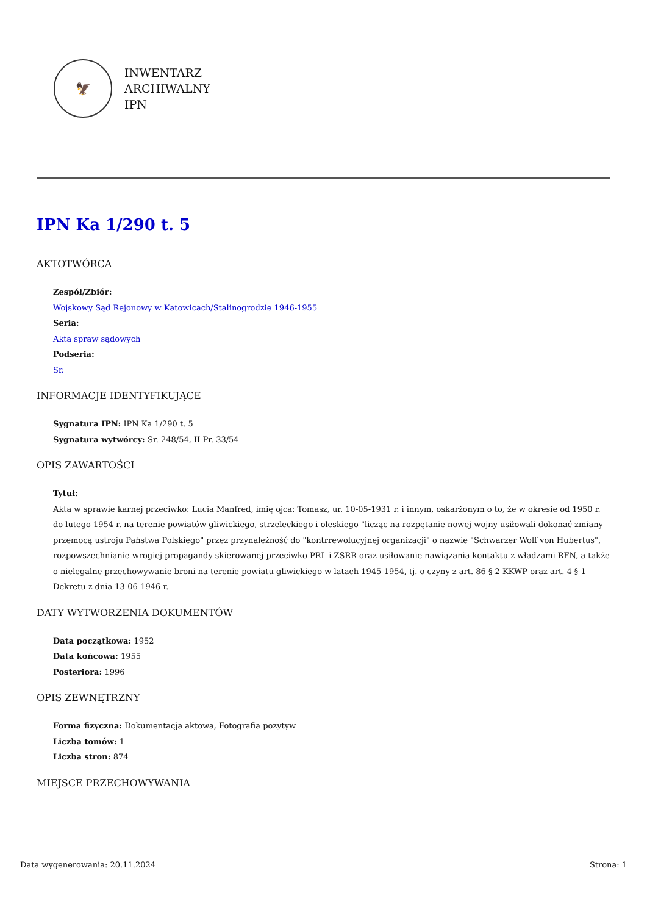🦅
INWENTARZ
ARCHIWALNY
IPN
IPN Ka 1/290 t. 5
AKTOTWÓRCA
Zespół/Zbiór:
Wojskowy Sąd Rejonowy w Katowicach/Stalinogrodzie 1946-1955
Seria:
Akta spraw sądowych
Podseria:
Sr.
INFORMACJE IDENTYFIKUJĄCE
Sygnatura IPN: IPN Ka 1/290 t. 5
Sygnatura wytwórcy: Sr. 248/54, II Pr. 33/54
OPIS ZAWARTOŚCI
Tytuł:
Akta w sprawie karnej przeciwko: Lucia Manfred, imię ojca: Tomasz, ur. 10-05-1931 r. i innym, oskarżonym o to, że w okresie od 1950 r. do lutego 1954 r. na terenie powiatów gliwickiego, strzeleckiego i oleskiego "licząc na rozpętanie nowej wojny usiłowali dokonać zmiany przemocą ustroju Państwa Polskiego" przez przynależność do "kontrrewolucyjnej organizacji" o nazwie "Schwarzer Wolf von Hubertus", rozpowszechnianie wrogiej propagandy skierowanej przeciwko PRL i ZSRR oraz usiłowanie nawiązania kontaktu z władzami RFN, a także o nielegalne przechowywanie broni na terenie powiatu gliwickiego w latach 1945-1954, tj. o czyny z art. 86 § 2 KKWP oraz art. 4 § 1 Dekretu z dnia 13-06-1946 r.
DATY WYTWORZENIA DOKUMENTÓW
Data początkowa: 1952
Data końcowa: 1955
Posteriora: 1996
OPIS ZEWNĘTRZNY
Forma fizyczna: Dokumentacja aktowa, Fotografia pozytyw
Liczba tomów: 1
Liczba stron: 874
MIEJSCE PRZECHOWYWANIA
Data wygenerowania: 20.11.2024 Strona: 1